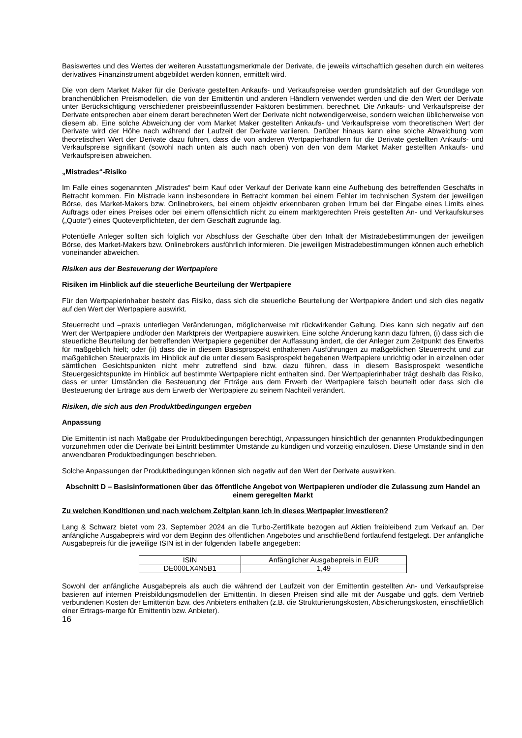Basiswertes und des Wertes der weiteren Ausstattungsmerkmale der Derivate, die jeweils wirtschaftlich gesehen durch ein weiteres derivatives Finanzinstrument abgebildet werden können, ermittelt wird.
Die von dem Market Maker für die Derivate gestellten Ankaufs- und Verkaufspreise werden grundsätzlich auf der Grundlage von branchenüblichen Preismodellen, die von der Emittentin und anderen Händlern verwendet werden und die den Wert der Derivate unter Berücksichtigung verschiedener preisbeeinflussender Faktoren bestimmen, berechnet. Die Ankaufs- und Verkaufspreise der Derivate entsprechen aber einem derart berechneten Wert der Derivate nicht notwendigerweise, sondern weichen üblicherweise von diesem ab. Eine solche Abweichung der vom Market Maker gestellten Ankaufs- und Verkaufspreise vom theoretischen Wert der Derivate wird der Höhe nach während der Laufzeit der Derivate variieren. Darüber hinaus kann eine solche Abweichung vom theoretischen Wert der Derivate dazu führen, dass die von anderen Wertpapierhändlern für die Derivate gestellten Ankaufs- und Verkaufspreise signifikant (sowohl nach unten als auch nach oben) von den von dem Market Maker gestellten Ankaufs- und Verkaufspreisen abweichen.
„Mistrades“-Risiko
Im Falle eines sogenannten „Mistrades“ beim Kauf oder Verkauf der Derivate kann eine Aufhebung des betreffenden Geschäfts in Betracht kommen. Ein Mistrade kann insbesondere in Betracht kommen bei einem Fehler im technischen System der jeweiligen Börse, des Market-Makers bzw. Onlinebrokers, bei einem objektiv erkennbaren groben Irrtum bei der Eingabe eines Limits eines Auftrags oder eines Preises oder bei einem offensichtlich nicht zu einem marktgerechten Preis gestellten An- und Verkaufskurses („Quote“) eines Quoteverpflichteten, der dem Geschäft zugrunde lag.
Potentielle Anleger sollten sich folglich vor Abschluss der Geschäfte über den Inhalt der Mistradebestimmungen der jeweiligen Börse, des Market-Makers bzw. Onlinebrokers ausführlich informieren. Die jeweiligen Mistradebestimmungen können auch erheblich voneinander abweichen.
Risiken aus der Besteuerung der Wertpapiere
Risiken im Hinblick auf die steuerliche Beurteilung der Wertpapiere
Für den Wertpapierinhaber besteht das Risiko, dass sich die steuerliche Beurteilung der Wertpapiere ändert und sich dies negativ auf den Wert der Wertpapiere auswirkt.
Steuerrecht und –praxis unterliegen Veränderungen, möglicherweise mit rückwirkender Geltung. Dies kann sich negativ auf den Wert der Wertpapiere und/oder den Marktpreis der Wertpapiere auswirken. Eine solche Änderung kann dazu führen, (i) dass sich die steuerliche Beurteilung der betreffenden Wertpapiere gegenüber der Auffassung ändert, die der Anleger zum Zeitpunkt des Erwerbs für maßgeblich hielt; oder (ii) dass die in diesem Basisprospekt enthaltenen Ausführungen zu maßgeblichen Steuerrecht und zur maßgeblichen Steuerpraxis im Hinblick auf die unter diesem Basisprospekt begebenen Wertpapiere unrichtig oder in einzelnen oder sämtlichen Gesichtspunkten nicht mehr zutreffend sind bzw. dazu führen, dass in diesem Basisprospekt wesentliche Steuergesichtspunkte im Hinblick auf bestimmte Wertpapiere nicht enthalten sind. Der Wertpapierinhaber trägt deshalb das Risiko, dass er unter Umständen die Besteuerung der Erträge aus dem Erwerb der Wertpapiere falsch beurteilt oder dass sich die Besteuerung der Erträge aus dem Erwerb der Wertpapiere zu seinem Nachteil verändert.
Risiken, die sich aus den Produktbedingungen ergeben
Anpassung
Die Emittentin ist nach Maßgabe der Produktbedingungen berechtigt, Anpassungen hinsichtlich der genannten Produktbedingungen vorzunehmen oder die Derivate bei Eintritt bestimmter Umstände zu kündigen und vorzeitig einzulösen. Diese Umstände sind in den anwendbaren Produktbedingungen beschrieben.
Solche Anpassungen der Produktbedingungen können sich negativ auf den Wert der Derivate auswirken.
Abschnitt D – Basisinformationen über das öffentliche Angebot von Wertpapieren und/oder die Zulassung zum Handel an einem geregelten Markt
Zu welchen Konditionen und nach welchem Zeitplan kann ich in dieses Wertpapier investieren?
Lang & Schwarz bietet vom 23. September 2024 an die Turbo-Zertifikate bezogen auf Aktien freibleibend zum Verkauf an. Der anfängliche Ausgabepreis wird vor dem Beginn des öffentlichen Angebotes und anschließend fortlaufend festgelegt. Der anfängliche Ausgabepreis für die jeweilige ISIN ist in der folgenden Tabelle angegeben:
| ISIN | Anfänglicher Ausgabepreis in EUR |
| DE000LX4N5B1 | 1,49 |
Sowohl der anfängliche Ausgabepreis als auch die während der Laufzeit von der Emittentin gestellten An- und Verkaufspreise basieren auf internen Preisbildungsmodellen der Emittentin. In diesen Preisen sind alle mit der Ausgabe und ggfs. dem Vertrieb verbundenen Kosten der Emittentin bzw. des Anbieters enthalten (z.B. die Strukturierungskosten, Absicherungskosten, einschließlich einer Ertrags-marge für Emittentin bzw. Anbieter).
16